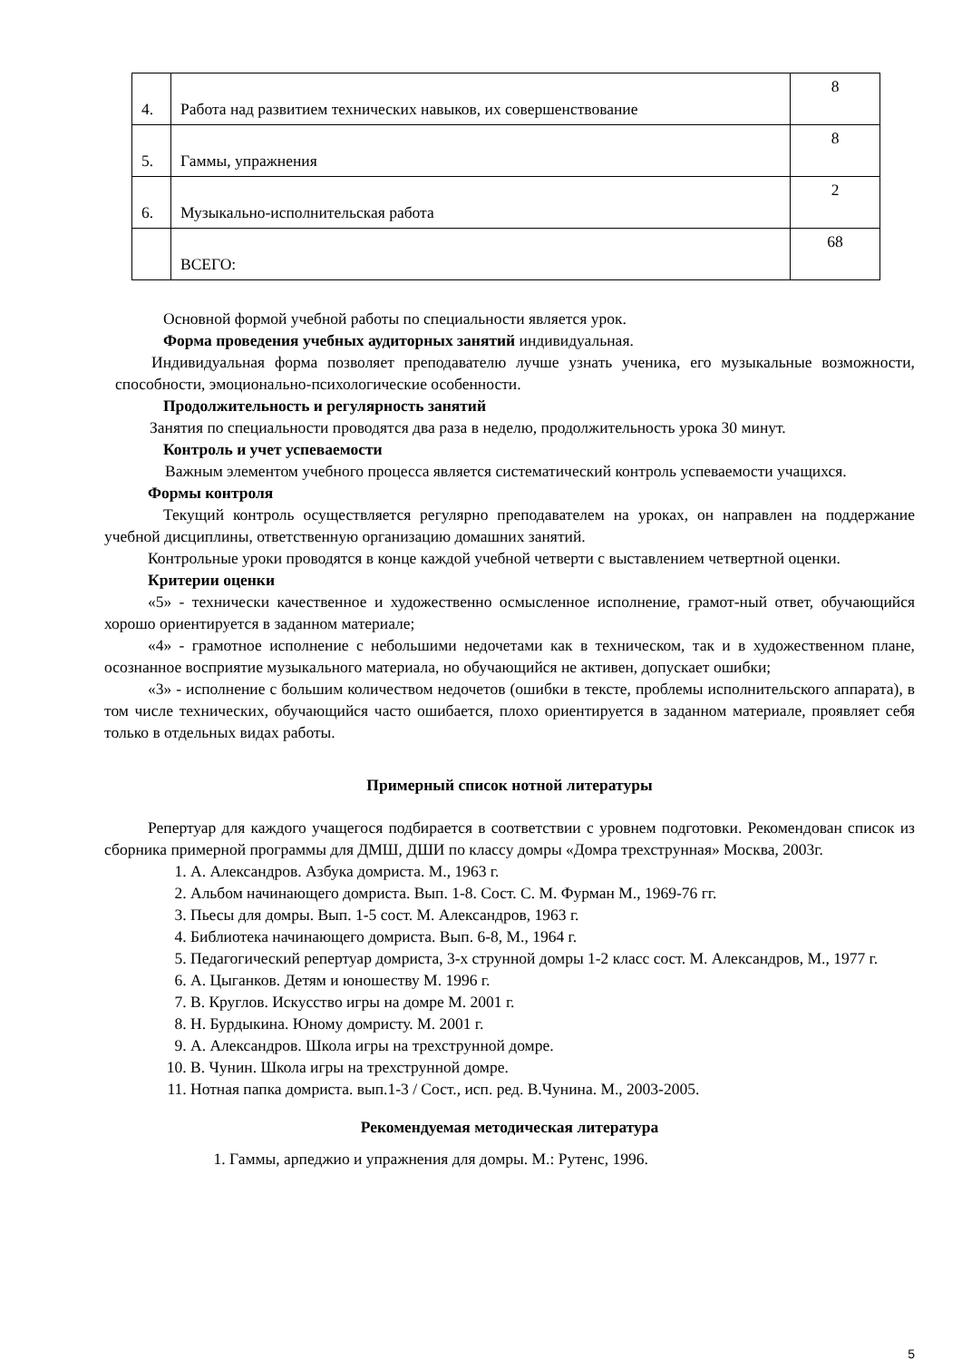| 4. | Работа над развитием технических навыков, их совершенствование | 8 |
| 5. | Гаммы, упражнения | 8 |
| 6. | Музыкально-исполнительская работа | 2 |
| | ВСЕГО: | 68 |
Основной формой учебной работы по специальности является урок.
Форма проведения учебных аудиторных занятий индивидуальная.
Индивидуальная форма позволяет преподавателю лучше узнать ученика, его музыкальные возможности, способности, эмоционально-психологические особенности.
Продолжительность и регулярность занятий
Занятия по специальности проводятся два раза в неделю, продолжительность урока 30 минут.
Контроль и учет успеваемости
Важным элементом учебного процесса является систематический контроль успеваемости учащихся.
Формы контроля
Текущий контроль осуществляется регулярно преподавателем на уроках, он направлен на поддержание учебной дисциплины, ответственную организацию домашних занятий.
Контрольные уроки проводятся в конце каждой учебной четверти с выставлением четвертной оценки.
Критерии оценки
«5» - технически качественное и художественно осмысленное исполнение, грамот-ный ответ, обучающийся хорошо ориентируется в заданном материале;
«4» - грамотное исполнение с небольшими недочетами как в техническом, так и в художественном плане, осознанное восприятие музыкального материала, но обучающийся не активен, допускает ошибки;
«3» - исполнение с большим количеством недочетов (ошибки в тексте, проблемы исполнительского аппарата), в том числе технических, обучающийся часто ошибается, плохо ориентируется в заданном материале, проявляет себя только в отдельных видах работы.
Примерный список нотной литературы
Репертуар для каждого учащегося подбирается в соответствии с уровнем подготовки. Рекомендован список из сборника примерной программы для ДМШ, ДШИ по классу домры «Домра трехструнная» Москва, 2003г.
1. А. Александров. Азбука домриста. М., 1963 г.
2. Альбом начинающего домриста. Вып. 1-8. Сост. С. М. Фурман М., 1969-76 гг.
3. Пьесы для домры. Вып. 1-5 сост. М. Александров, 1963 г.
4. Библиотека начинающего домриста. Вып. 6-8, М., 1964 г.
5. Педагогический репертуар домриста, 3-х струнной домры 1-2 класс сост. М. Александров, М., 1977 г.
6. А. Цыганков. Детям и юношеству М. 1996 г.
7. В. Круглов. Искусство игры на домре М. 2001 г.
8. Н. Бурдыкина. Юному домристу. М. 2001 г.
9. А. Александров. Школа игры на трехструнной домре.
10. В. Чунин. Школа игры на трехструнной домре.
11. Нотная папка домриста. вып.1-3 / Сост., исп. ред. В.Чунина. М., 2003-2005.
Рекомендуемая методическая литература
1. Гаммы, арпеджио и упражнения для домры. М.: Рутенс, 1996.
5